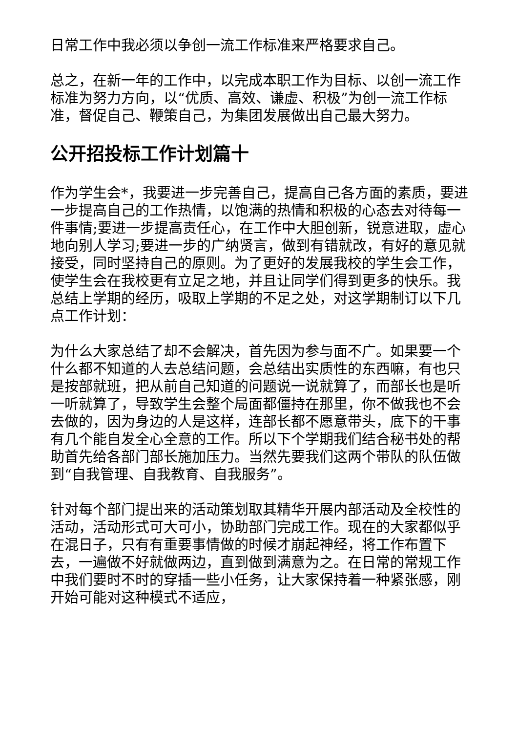日常工作中我必须以争创一流工作标准来严格要求自己。
总之，在新一年的工作中，以完成本职工作为目标、以创一流工作标准为努力方向，以“优质、高效、谦虚、积极”为创一流工作标准，督促自己、鞭策自己，为集团发展做出自己最大努力。
公开招投标工作计划篇十
作为学生会*，我要进一步完善自己，提高自己各方面的素质，要进一步提高自己的工作热情，以饱满的热情和积极的心态去对待每一件事情;要进一步提高责任心，在工作中大胆创新，锐意进取，虚心地向别人学习;要进一步的广纳贤言，做到有错就改，有好的意见就接受，同时坚持自己的原则。为了更好的发展我校的学生会工作，使学生会在我校更有立足之地，并且让同学们得到更多的快乐。我总结上学期的经历，吸取上学期的不足之处，对这学期制订以下几点工作计划：
为什么大家总结了却不会解决，首先因为参与面不广。如果要一个什么都不知道的人去总结问题，会总结出实质性的东西嘛，有也只是按部就班，把从前自己知道的问题说一说就算了，而部长也是听一听就算了，导致学生会整个局面都僵持在那里，你不做我也不会去做的，因为身边的人是这样，连部长都不愿意带头，底下的干事有几个能自发全心全意的工作。所以下个学期我们结合秘书处的帮助首先给各部门部长施加压力。当然先要我们这两个带队的队伍做到“自我管理、自我教育、自我服务”。
针对每个部门提出来的活动策划取其精华开展内部活动及全校性的活动，活动形式可大可小，协助部门完成工作。现在的大家都似乎在混日子，只有有重要事情做的时候才崩起神经，将工作布置下去，一遍做不好就做两边，直到做到满意为之。在日常的常规工作中我们要时不时的穿插一些小任务，让大家保持着一种紧张感，刚开始可能对这种模式不适应，